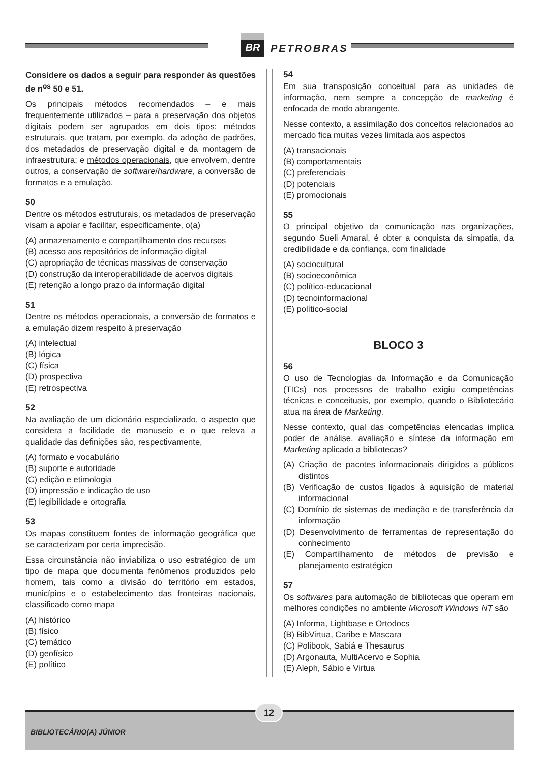BR
PETROBRAS
Considere os dados a seguir para responder às questões de n<sup>os</sup> 50 e 51.
Os principais métodos recomendados – e mais frequentemente utilizados – para a preservação dos objetos digitais podem ser agrupados em dois tipos: métodos estruturais, que tratam, por exemplo, da adoção de padrões, dos metadados de preservação digital e da montagem de infraestrutura; e métodos operacionais, que envolvem, dentre outros, a conservação de software/hardware, a conversão de formatos e a emulação.
50
Dentre os métodos estruturais, os metadados de preservação visam a apoiar e facilitar, especificamente, o(a)
(A) armazenamento e compartilhamento dos recursos
(B) acesso aos repositórios de informação digital
(C) apropriação de técnicas massivas de conservação
(D) construção da interoperabilidade de acervos digitais
(E) retenção a longo prazo da informação digital
51
Dentre os métodos operacionais, a conversão de formatos e a emulação dizem respeito à preservação
(A) intelectual
(B) lógica
(C) física
(D) prospectiva
(E) retrospectiva
52
Na avaliação de um dicionário especializado, o aspecto que considera a facilidade de manuseio e o que releva a qualidade das definições são, respectivamente,
(A) formato e vocabulário
(B) suporte e autoridade
(C) edição e etimologia
(D) impressão e indicação de uso
(E) legibilidade e ortografia
53
Os mapas constituem fontes de informação geográfica que se caracterizam por certa imprecisão.
Essa circunstância não inviabiliza o uso estratégico de um tipo de mapa que documenta fenômenos produzidos pelo homem, tais como a divisão do território em estados, municípios e o estabelecimento das fronteiras nacionais, classificado como mapa
(A) histórico
(B) físico
(C) temático
(D) geofísico
(E) político
54
Em sua transposição conceitual para as unidades de informação, nem sempre a concepção de marketing é enfocada de modo abrangente.
Nesse contexto, a assimilação dos conceitos relacionados ao mercado fica muitas vezes limitada aos aspectos
(A) transacionais
(B) comportamentais
(C) preferenciais
(D) potenciais
(E) promocionais
55
O principal objetivo da comunicação nas organizações, segundo Sueli Amaral, é obter a conquista da simpatia, da credibilidade e da confiança, com finalidade
(A) sociocultural
(B) socioeconômica
(C) político-educacional
(D) tecnoinformacional
(E) político-social
BLOCO 3
56
O uso de Tecnologias da Informação e da Comunicação (TICs) nos processos de trabalho exigiu competências técnicas e conceituais, por exemplo, quando o Bibliotecário atua na área de Marketing.
Nesse contexto, qual das competências elencadas implica poder de análise, avaliação e síntese da informação em Marketing aplicado a bibliotecas?
(A) Criação de pacotes informacionais dirigidos a públicos distintos
(B) Verificação de custos ligados à aquisição de material informacional
(C) Domínio de sistemas de mediação e de transferência da informação
(D) Desenvolvimento de ferramentas de representação do conhecimento
(E) Compartilhamento de métodos de previsão e planejamento estratégico
57
Os softwares para automação de bibliotecas que operam em melhores condições no ambiente Microsoft Windows NT são
(A) Informa, Lightbase e Ortodocs
(B) BibVirtua, Caribe e Mascara
(C) Polibook, Sabiá e Thesaurus
(D) Argonauta, MultiAcervo e Sophia
(E) Aleph, Sábio e Virtua
BIBLIOTECÁRIO(A) JÚNIOR
12